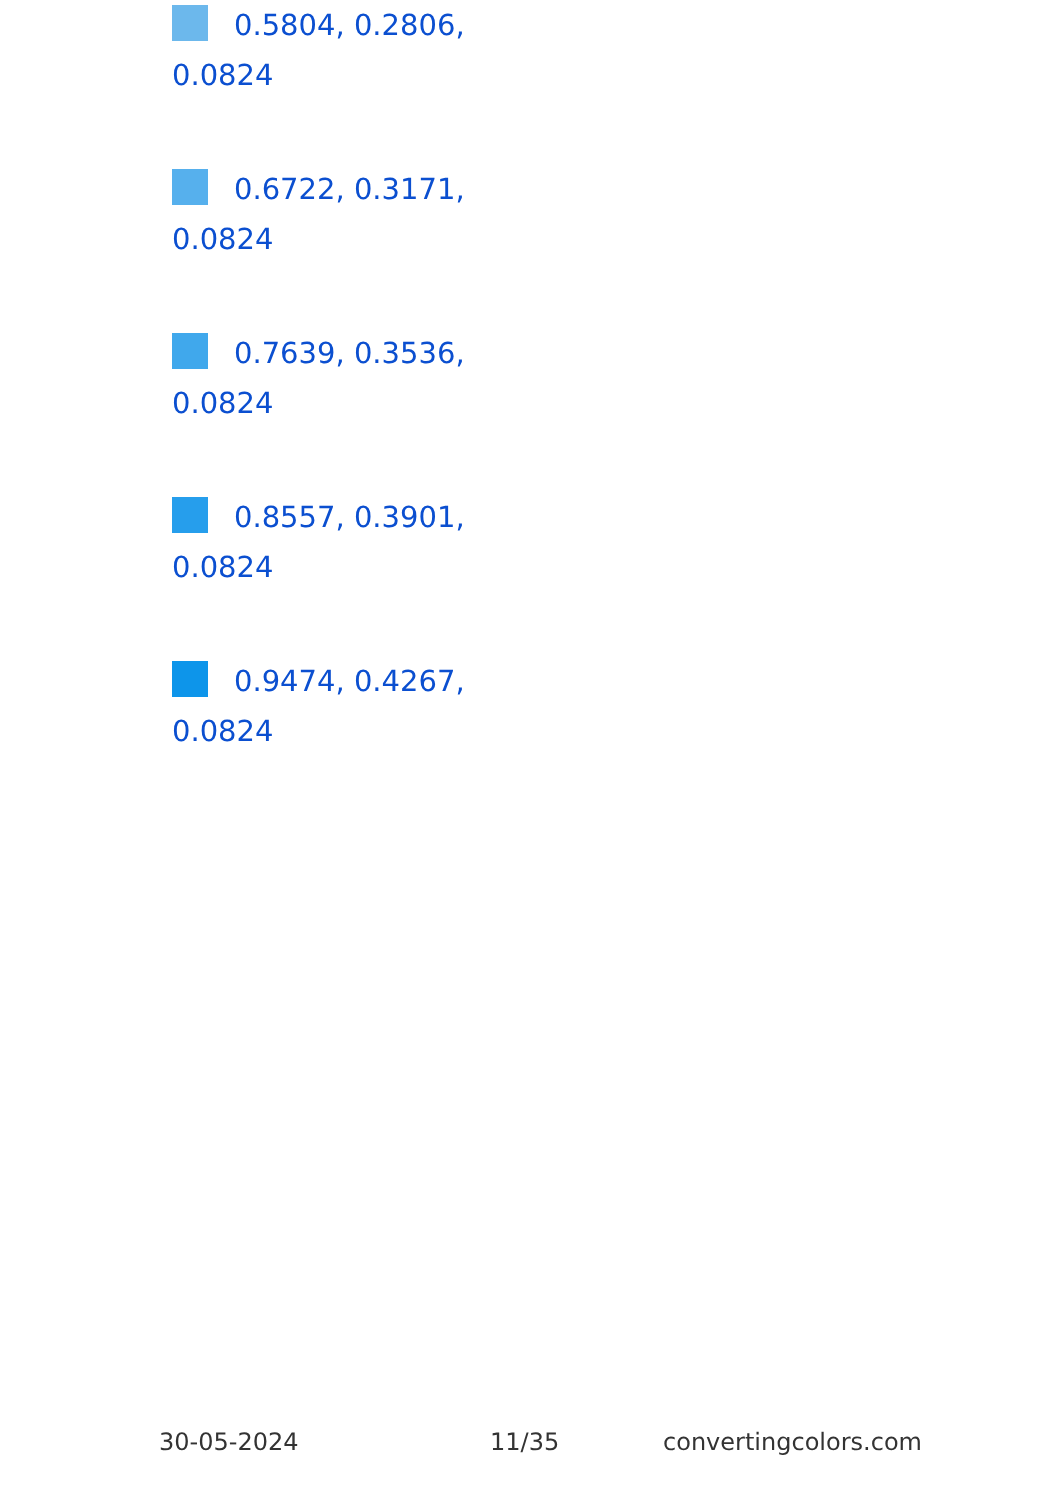0.5804, 0.2806, 0.0824
0.6722, 0.3171, 0.0824
0.7639, 0.3536, 0.0824
0.8557, 0.3901, 0.0824
0.9474, 0.4267, 0.0824
30-05-2024 11/35 convertingcolors.com